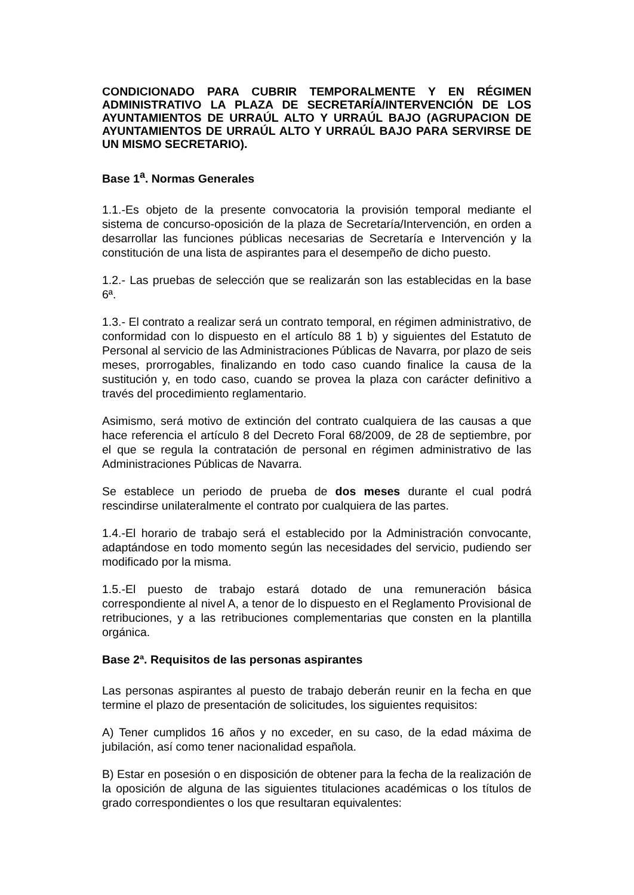CONDICIONADO PARA CUBRIR TEMPORALMENTE Y EN RÉGIMEN ADMINISTRATIVO LA PLAZA DE SECRETARÍA/INTERVENCIÓN DE LOS AYUNTAMIENTOS DE URRAÚL ALTO Y URRAÚL BAJO (AGRUPACION DE AYUNTAMIENTOS DE URRAÚL ALTO Y URRAÚL BAJO PARA SERVIRSE DE UN MISMO SECRETARIO).
Base 1<sup>a</sup>. Normas Generales
1.1.-Es objeto de la presente convocatoria la provisión temporal mediante el sistema de concurso-oposición de la plaza de Secretaría/Intervención, en orden a desarrollar las funciones públicas necesarias de Secretaría e Intervención y la constitución de una lista de aspirantes para el desempeño de dicho puesto.
1.2.- Las pruebas de selección que se realizarán son las establecidas en la base 6ª.
1.3.- El contrato a realizar será un contrato temporal, en régimen administrativo, de conformidad con lo dispuesto en el artículo 88 1 b) y siguientes del Estatuto de Personal al servicio de las Administraciones Públicas de Navarra, por plazo de seis meses, prorrogables, finalizando en todo caso cuando finalice la causa de la sustitución y, en todo caso, cuando se provea la plaza con carácter definitivo a través del procedimiento reglamentario.
Asimismo, será motivo de extinción del contrato cualquiera de las causas a que hace referencia el artículo 8 del Decreto Foral 68/2009, de 28 de septiembre, por el que se regula la contratación de personal en régimen administrativo de las Administraciones Públicas de Navarra.
Se establece un periodo de prueba de dos meses durante el cual podrá rescindirse unilateralmente el contrato por cualquiera de las partes.
1.4.-El horario de trabajo será el establecido por la Administración convocante, adaptándose en todo momento según las necesidades del servicio, pudiendo ser modificado por la misma.
1.5.-El puesto de trabajo estará dotado de una remuneración básica correspondiente al nivel A, a tenor de lo dispuesto en el Reglamento Provisional de retribuciones, y a las retribuciones complementarias que consten en la plantilla orgánica.
Base 2ª. Requisitos de las personas aspirantes
Las personas aspirantes al puesto de trabajo deberán reunir en la fecha en que termine el plazo de presentación de solicitudes, los siguientes requisitos:
A) Tener cumplidos 16 años y no exceder, en su caso, de la edad máxima de jubilación, así como tener nacionalidad española.
B) Estar en posesión o en disposición de obtener para la fecha de la realización de la oposición de alguna de las siguientes titulaciones académicas o los títulos de grado correspondientes o los que resultaran equivalentes: